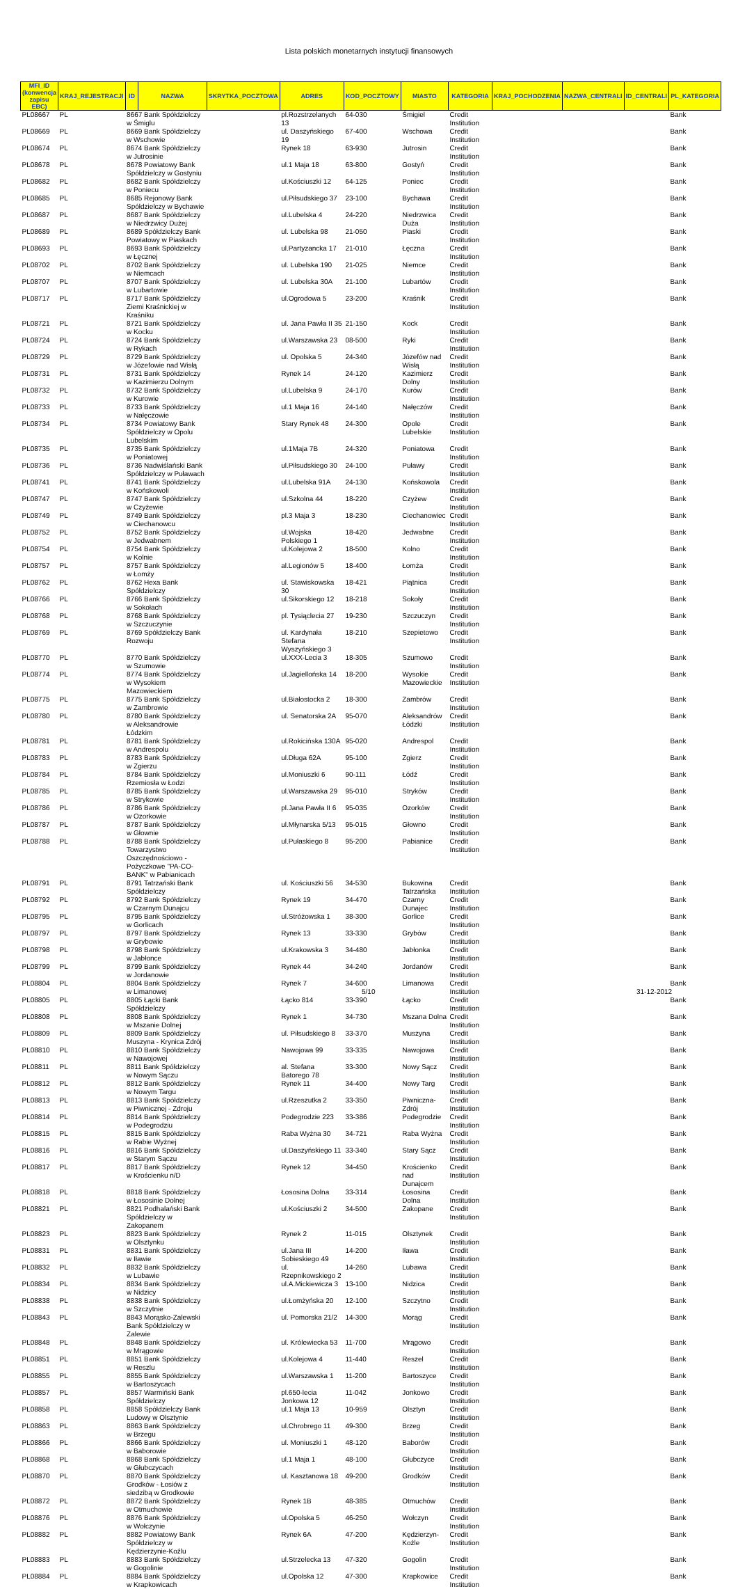Lista polskich monetarnych instytucji finansowych
| MFI_ID (konwencja zapisu EBC) | KRAJ_REJESTRACJI | ID | NAZWA | SKRYTKA_POCZTOWA | ADRES | KOD_POCZTOWY | MIASTO | KATEGORIA | KRAJ_POCHODZENIA | NAZWA_CENTRALI | ID_CENTRALI | PL_KATEGORIA |
| --- | --- | --- | --- | --- | --- | --- | --- | --- | --- | --- | --- | --- |
| PL08667 | PL | 8667 Bank Spółdzielczy w Śmiglu | | | pl.Rozstrzelanych 13 | 64-030 | Śmigiel | Credit Institution | | | | Bank |
| PL08669 | PL | 8669 Bank Spółdzielczy w Wschowie | | | ul. Daszyńskiego 19 | 67-400 | Wschowa | Credit Institution | | | | Bank |
| PL08674 | PL | 8674 Bank Spółdzielczy w Jutrosinie | | | Rynek 18 | 63-930 | Jutrosin | Credit Institution | | | | Bank |
| PL08678 | PL | 8678 Powiatowy Bank Spółdzielczy w Gostyniu | | | ul.1 Maja 18 | 63-800 | Gostyń | Credit Institution | | | | Bank |
| PL08682 | PL | 8682 Bank Spółdzielczy w Poniecu | | | ul.Kościuszki 12 | 64-125 | Poniec | Credit Institution | | | | Bank |
| PL08685 | PL | 8685 Rejonowy Bank Spółdzielczy w Bychawie | | | ul.Piłsudskiego 37 | 23-100 | Bychawa | Credit Institution | | | | Bank |
| PL08687 | PL | 8687 Bank Spółdzielczy w Niedrzwicy Dużej | | | ul.Lubelska 4 | 24-220 | Niedrzwica Duża | Credit Institution | | | | Bank |
| PL08689 | PL | 8689 Spółdzielczy Bank Powiatowy w Piaskach | | | ul. Lubelska 98 | 21-050 | Piaski | Credit Institution | | | | Bank |
| PL08693 | PL | 8693 Bank Spółdzielczy w Łęcznej | | | ul.Partyzancka 17 | 21-010 | Łęczna | Credit Institution | | | | Bank |
| PL08702 | PL | 8702 Bank Spółdzielczy w Niemcach | | | ul. Lubelska 190 | 21-025 | Niemce | Credit Institution | | | | Bank |
| PL08707 | PL | 8707 Bank Spółdzielczy w Lubartowie | | | ul. Lubelska 30A | 21-100 | Lubartów | Credit Institution | | | | Bank |
| PL08717 | PL | 8717 Bank Spółdzielczy Ziemi Kraśnickiej w Kraśniku | | | ul.Ogrodowa 5 | 23-200 | Kraśnik | Credit Institution | | | | Bank |
| PL08721 | PL | 8721 Bank Spółdzielczy w Kocku | | | ul. Jana Pawła II 35 | 21-150 | Kock | Credit Institution | | | | Bank |
| PL08724 | PL | 8724 Bank Spółdzielczy w Rykach | | | ul.Warszawska 23 | 08-500 | Ryki | Credit Institution | | | | Bank |
| PL08729 | PL | 8729 Bank Spółdzielczy w Józefowie nad Wisłą | | | ul. Opolska 5 | 24-340 | Józefów nad Wisłą | Credit Institution | | | | Bank |
| PL08731 | PL | 8731 Bank Spółdzielczy w Kazimierzu Dolnym | | | Rynek 14 | 24-120 | Kazimierz Dolny | Credit Institution | | | | Bank |
| PL08732 | PL | 8732 Bank Spółdzielczy w Kurowie | | | ul.Lubelska 9 | 24-170 | Kurów | Credit Institution | | | | Bank |
| PL08733 | PL | 8733 Bank Spółdzielczy w Nałęczowie | | | ul.1 Maja 16 | 24-140 | Nałęczów | Credit Institution | | | | Bank |
| PL08734 | PL | 8734 Powiatowy Bank Spółdzielczy w Opolu Lubelskim | | | Stary Rynek 48 | 24-300 | Opole Lubelskie | Credit Institution | | | | Bank |
| PL08735 | PL | 8735 Bank Spółdzielczy w Poniatowej | | | ul.1Maja 7B | 24-320 | Poniatowa | Credit Institution | | | | Bank |
| PL08736 | PL | 8736 Nadwiślański Bank Spółdzielczy w Puławach | | | ul.Piłsudskiego 30 | 24-100 | Puławy | Credit Institution | | | | Bank |
| PL08741 | PL | 8741 Bank Spółdzielczy w Końskowoli | | | ul.Lubelska 91A | 24-130 | Końskowola | Credit Institution | | | | Bank |
| PL08747 | PL | 8747 Bank Spółdzielczy w Czyżewie | | | ul.Szkolna 44 | 18-220 | Czyżew | Credit Institution | | | | Bank |
| PL08749 | PL | 8749 Bank Spółdzielczy w Ciechanowcu | | | pl.3 Maja 3 | 18-230 | Ciechanowiec | Credit Institution | | | | Bank |
| PL08752 | PL | 8752 Bank Spółdzielczy w Jedwabnem | | | ul.Wojska Polskiego 1 | 18-420 | Jedwabne | Credit Institution | | | | Bank |
| PL08754 | PL | 8754 Bank Spółdzielczy w Kolnie | | | ul.Kolejowa 2 | 18-500 | Kolno | Credit Institution | | | | Bank |
| PL08757 | PL | 8757 Bank Spółdzielczy w Łomży | | | al.Legionów 5 | 18-400 | Łomża | Credit Institution | | | | Bank |
| PL08762 | PL | 8762 Hexa Bank Spółdzielczy | | | ul. Stawiskowska 30 | 18-421 | Piątnica | Credit Institution | | | | Bank |
| PL08766 | PL | 8766 Bank Spółdzielczy w Sokołach | | | ul.Sikorskiego 12 | 18-218 | Sokoły | Credit Institution | | | | Bank |
| PL08768 | PL | 8768 Bank Spółdzielczy w Szczuczynie | | | pl. Tysiąclecia 27 | 19-230 | Szczuczyn | Credit Institution | | | | Bank |
| PL08769 | PL | 8769 Spółdzielczy Bank Rozwoju | | | ul. Kardynała Stefana Wyszyńskiego 3 | 18-210 | Szepietowo | Credit Institution | | | | Bank |
| PL08770 | PL | 8770 Bank Spółdzielczy w Szumowie | | | ul.XXX-Lecia 3 | 18-305 | Szumowo | Credit Institution | | | | Bank |
| PL08774 | PL | 8774 Bank Spółdzielczy w Wysokiem Mazowieckiem | | | ul.Jagiellońska 14 | 18-200 | Wysokie Mazowieckie | Credit Institution | | | | Bank |
| PL08775 | PL | 8775 Bank Spółdzielczy w Zambrowie | | | ul.Białostocka 2 | 18-300 | Zambrów | Credit Institution | | | | Bank |
| PL08780 | PL | 8780 Bank Spółdzielczy w Aleksandrowie Łódzkim | | | ul. Senatorska 2A | 95-070 | Aleksandrów Łódzki | Credit Institution | | | | Bank |
| PL08781 | PL | 8781 Bank Spółdzielczy w Andrespolu | | | ul.Rokicińska 130A | 95-020 | Andrespol | Credit Institution | | | | Bank |
| PL08783 | PL | 8783 Bank Spółdzielczy w Zgierzu | | | ul.Długa 62A | 95-100 | Zgierz | Credit Institution | | | | Bank |
| PL08784 | PL | 8784 Bank Spółdzielczy Rzemiosła w Łodzi | | | ul.Moniuszki 6 | 90-111 | Łódź | Credit Institution | | | | Bank |
| PL08785 | PL | 8785 Bank Spółdzielczy w Strykowie | | | ul.Warszawska 29 | 95-010 | Stryków | Credit Institution | | | | Bank |
| PL08786 | PL | 8786 Bank Spółdzielczy w Ozorkowie | | | pl.Jana Pawła II 6 | 95-035 | Ozorków | Credit Institution | | | | Bank |
| PL08787 | PL | 8787 Bank Spółdzielczy w Głownie | | | ul.Młynarska 5/13 | 95-015 | Głowno | Credit Institution | | | | Bank |
| PL08788 | PL | 8788 Bank Spółdzielczy Towarzystwo Oszczędnościowo - Pożyczkowe "PA-CO-BANK" w Pabianicach | | | ul.Pułaskiego 8 | 95-200 | Pabianice | Credit Institution | | | | Bank |
| PL08791 | PL | 8791 Tatrzański Bank Spółdzielczy | | | ul. Kościuszki 56 | 34-530 | Bukowina Tatrzańska | Credit Institution | | | | Bank |
| PL08792 | PL | 8792 Bank Spółdzielczy w Czarnym Dunajcu | | | Rynek 19 | 34-470 | Czarny Dunajec | Credit Institution | | | | Bank |
| PL08795 | PL | 8795 Bank Spółdzielczy w Gorlicach | | | ul.Stróżowska 1 | 38-300 | Gorlice | Credit Institution | | | | Bank |
| PL08797 | PL | 8797 Bank Spółdzielczy w Grybowie | | | Rynek 13 | 33-330 | Grybów | Credit Institution | | | | Bank |
| PL08798 | PL | 8798 Bank Spółdzielczy w Jabłonce | | | ul.Krakowska 3 | 34-480 | Jabłonka | Credit Institution | | | | Bank |
| PL08799 | PL | 8799 Bank Spółdzielczy w Jordanowie | | | Rynek 44 | 34-240 | Jordanów | Credit Institution | | | | Bank |
| PL08804 | PL | 8804 Bank Spółdzielczy w Limanowej | | | Rynek 7 | 34-600 | Limanowa | Credit Institution | | | | Bank |
| PL08805 | PL | 8805 Łącki Bank Spółdzielczy | | | Łącko 814 | 33-390 | Łącko | Credit Institution | | | | Bank |
| PL08808 | PL | 8808 Bank Spółdzielczy w Mszanie Dolnej | | | Rynek 1 | 34-730 | Mszana Dolna | Credit Institution | | | | Bank |
| PL08809 | PL | 8809 Bank Spółdzielczy Muszyna - Krynica Zdrój | | | ul. Piłsudskiego 8 | 33-370 | Muszyna | Credit Institution | | | | Bank |
| PL08810 | PL | 8810 Bank Spółdzielczy w Nawojowej | | | Nawojowa 99 | 33-335 | Nawojowa | Credit Institution | | | | Bank |
| PL08811 | PL | 8811 Bank Spółdzielczy w Nowym Sączu | | | al. Stefana Batorego 78 | 33-300 | Nowy Sącz | Credit Institution | | | | Bank |
| PL08812 | PL | 8812 Bank Spółdzielczy w Nowym Targu | | | Rynek 11 | 34-400 | Nowy Targ | Credit Institution | | | | Bank |
| PL08813 | PL | 8813 Bank Spółdzielczy w Piwnicznej - Zdroju | | | ul.Rzeszutka 2 | 33-350 | Piwniczna-Zdrój | Credit Institution | | | | Bank |
| PL08814 | PL | 8814 Bank Spółdzielczy w Podegrodziu | | | Podegrodzie 223 | 33-386 | Podegrodzie | Credit Institution | | | | Bank |
| PL08815 | PL | 8815 Bank Spółdzielczy w Rabie Wyżnej | | | Raba Wyżna 30 | 34-721 | Raba Wyżna | Credit Institution | | | | Bank |
| PL08816 | PL | 8816 Bank Spółdzielczy w Starym Sączu | | | ul.Daszyńskiego 11 | 33-340 | Stary Sącz | Credit Institution | | | | Bank |
| PL08817 | PL | 8817 Bank Spółdzielczy w Krościenku n/D | | | Rynek 12 | 34-450 | Krościenko nad Dunajcem | Credit Institution | | | | Bank |
| PL08818 | PL | 8818 Bank Spółdzielczy w Łososinie Dolnej | | | Łososina Dolna | 33-314 | Łososina Dolna | Credit Institution | | | | Bank |
| PL08821 | PL | 8821 Podhalański Bank Spółdzielczy w Zakopanem | | | ul.Kościuszki 2 | 34-500 | Zakopane | Credit Institution | | | | Bank |
| PL08823 | PL | 8823 Bank Spółdzielczy w Olsztynku | | | Rynek 2 | 11-015 | Olsztynek | Credit Institution | | | | Bank |
| PL08831 | PL | 8831 Bank Spółdzielczy w Iławie | | | ul.Jana III Sobieskiego 49 | 14-200 | Iława | Credit Institution | | | | Bank |
| PL08832 | PL | 8832 Bank Spółdzielczy w Lubawie | | | ul. Rzepnikowskiego 2 | 14-260 | Lubawa | Credit Institution | | | | Bank |
| PL08834 | PL | 8834 Bank Spółdzielczy w Nidzicy | | | ul.A.Mickiewicza 3 | 13-100 | Nidzica | Credit Institution | | | | Bank |
| PL08838 | PL | 8838 Bank Spółdzielczy w Szczytnie | | | ul.Łomżyńska 20 | 12-100 | Szczytno | Credit Institution | | | | Bank |
| PL08843 | PL | 8843 Morąsko-Zalewski Bank Spółdzielczy w Zalewie | | | ul. Pomorska 21/2 | 14-300 | Morąg | Credit Institution | | | | Bank |
| PL08848 | PL | 8848 Bank Spółdzielczy w Mrągowie | | | ul. Królewiecka 53 | 11-700 | Mrągowo | Credit Institution | | | | Bank |
| PL08851 | PL | 8851 Bank Spółdzielczy w Reszlu | | | ul.Kolejowa 4 | 11-440 | Reszel | Credit Institution | | | | Bank |
| PL08855 | PL | 8855 Bank Spółdzielczy w Bartoszycach | | | ul.Warszawska 1 | 11-200 | Bartoszyce | Credit Institution | | | | Bank |
| PL08857 | PL | 8857 Warmiński Bank Spółdzielczy | | | pl.650-lecia Jonkowa 12 | 11-042 | Jonkowo | Credit Institution | | | | Bank |
| PL08858 | PL | 8858 Spółdzielczy Bank Ludowy w Olsztynie | | | ul.1 Maja 13 | 10-959 | Olsztyn | Credit Institution | | | | Bank |
| PL08863 | PL | 8863 Bank Spółdzielczy w Brzegu | | | ul.Chrobrego 11 | 49-300 | Brzeg | Credit Institution | | | | Bank |
| PL08866 | PL | 8866 Bank Spółdzielczy w Baborowie | | | ul. Moniuszki 1 | 48-120 | Baborów | Credit Institution | | | | Bank |
| PL08868 | PL | 8868 Bank Spółdzielczy w Głubczycach | | | ul.1 Maja 1 | 48-100 | Głubczyce | Credit Institution | | | | Bank |
| PL08870 | PL | 8870 Bank Spółdzielczy Grodków - Łosiów z siedzibą w Grodkowie | | | ul. Kasztanowa 18 | 49-200 | Grodków | Credit Institution | | | | Bank |
| PL08872 | PL | 8872 Bank Spółdzielczy w Otmuchowie | | | Rynek 1B | 48-385 | Otmuchów | Credit Institution | | | | Bank |
| PL08876 | PL | 8876 Bank Spółdzielczy w Wołczynie | | | ul.Opolska 5 | 46-250 | Wołczyn | Credit Institution | | | | Bank |
| PL08882 | PL | 8882 Powiatowy Bank Spółdzielczy w Kędzierzynie-Koźlu | | | Rynek 6A | 47-200 | Kędzierzyn-Koźle | Credit Institution | | | | Bank |
| PL08883 | PL | 8883 Bank Spółdzielczy w Gogolinie | | | ul.Strzelecka 13 | 47-320 | Gogolin | Credit Institution | | | | Bank |
| PL08884 | PL | 8884 Bank Spółdzielczy w Krapkowicach | | | ul.Opolska 12 | 47-300 | Krapkowice | Credit Institution | | | | Bank |
5/10 31-12-2012